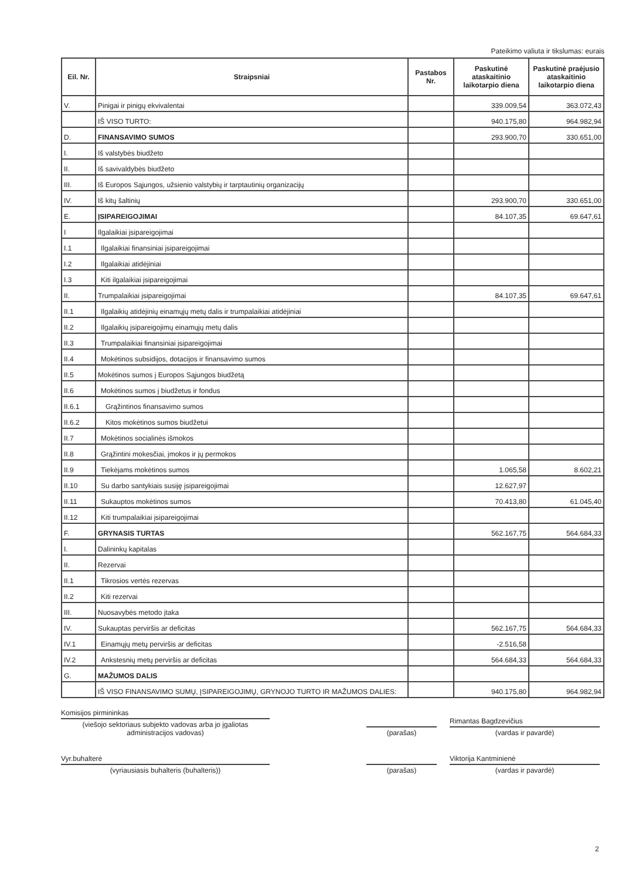Pateikimo valiuta ir tikslumas: eurais
| Eil. Nr. | Straipsniai | Pastabos Nr. | Paskutinė ataskaitinio laikotarpio diena | Paskutinė praėjusio ataskaitinio laikotarpio diena |
| --- | --- | --- | --- | --- |
| V. | Pinigai ir pinigų ekvivalentai | | 339.009,54 | 363.072,43 |
| | IŠ VISO TURTO: | | 940.175,80 | 964.982,94 |
| D. | FINANSAVIMO SUMOS | | 293.900,70 | 330.651,00 |
| I. | Iš valstybės biudžeto | | | |
| II. | Iš savivaldybės biudžeto | | | |
| III. | Iš Europos Sąjungos, užsienio valstybių ir tarptautinių organizacijų | | | |
| IV. | Iš kitų šaltinių | | 293.900,70 | 330.651,00 |
| E. | ĮSIPAREIGOJIMAI | | 84.107,35 | 69.647,61 |
| I | Ilgalaikiai įsipareigojimai | | | |
| I.1 | Ilgalaikiai finansiniai įsipareigojimai | | | |
| I.2 | Ilgalaikiai atidėjiniai | | | |
| I.3 | Kiti ilgalaikiai įsipareigojimai | | | |
| II. | Trumpalaikiai įsipareigojimai | | 84.107,35 | 69.647,61 |
| II.1 | Ilgalaikių atidėjinių einamųjų metų dalis ir trumpalaikiai atidėjiniai | | | |
| II.2 | Ilgalaikių įsipareigojimų einamųjų metų dalis | | | |
| II.3 | Trumpalaikiai finansiniai įsipareigojimai | | | |
| II.4 | Mokėtinos subsidijos, dotacijos ir finansavimo sumos | | | |
| II.5 | Mokėtinos sumos į Europos Sąjungos biudžetą | | | |
| II.6 | Mokėtinos sumos į biudžetus ir fondus | | | |
| II.6.1 | Grąžintinos finansavimo sumos | | | |
| II.6.2 | Kitos mokėtinos sumos biudžetui | | | |
| II.7 | Mokėtinos socialinės išmokos | | | |
| II.8 | Grąžintini mokesčiai, įmokos ir jų permokos | | | |
| II.9 | Tiekėjams mokėtinos sumos | | 1.065,58 | 8.602,21 |
| II.10 | Su darbo santykiais susiję įsipareigojimai | | 12.627,97 | |
| II.11 | Sukauptos mokėtinos sumos | | 70.413,80 | 61.045,40 |
| II.12 | Kiti trumpalaikiai įsipareigojimai | | | |
| F. | GRYNASIS TURTAS | | 562.167,75 | 564.684,33 |
| I. | Dalininkų kapitalas | | | |
| II. | Rezervai | | | |
| II.1 | Tikrosios vertės rezervas | | | |
| II.2 | Kiti rezervai | | | |
| III. | Nuosavybės metodo įtaka | | | |
| IV. | Sukauptas perviršis ar deficitas | | 562.167,75 | 564.684,33 |
| IV.1 | Einamųjų metų perviršis ar deficitas | | -2.516,58 | |
| IV.2 | Ankstesnių metų perviršis ar deficitas | | 564.684,33 | 564.684,33 |
| G. | MAŽUMOS DALIS | | | |
| | IŠ VISO FINANSAVIMO SUMŲ, ĮSIPAREIGOJIMŲ, GRYNOJO TURTO IR MAŽUMOS DALIES: | | 940.175,80 | 964.982,94 |
Komisijos pirmininkas
(viešojo sektoriaus subjekto vadovas arba jo įgaliotas administracijos vadovas)
(parašas)
Rimantas Bagdzevičius
(vardas ir pavardė)
Vyr.buhalterė
(vyriausiasis buhalteris (buhalteris))
(parašas)
Viktorija Kantminienė
(vardas ir pavardė)
2